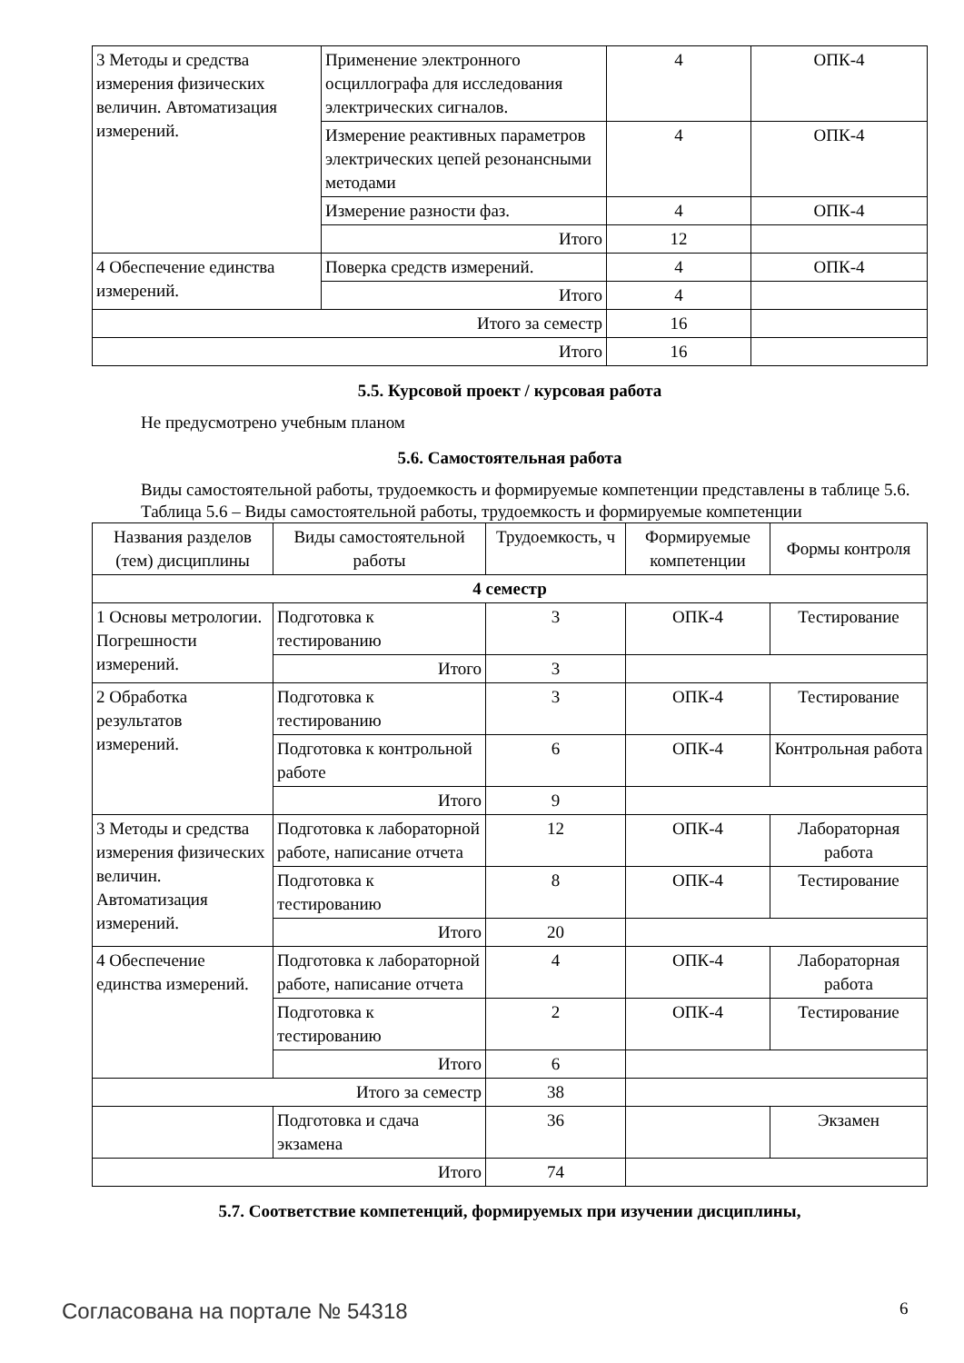| 3 Методы и средства измерения физических величин. Автоматизация измерений. | Применение электронного осциллографа для исследования электрических сигналов. | 4 | ОПК-4 |
| | Измерение реактивных параметров электрических цепей резонансными методами | 4 | ОПК-4 |
| | Измерение разности фаз. | 4 | ОПК-4 |
| | Итого | 12 | |
| 4 Обеспечение единства измерений. | Поверка средств измерений. | 4 | ОПК-4 |
| | Итого | 4 | |
| Итого за семестр | | 16 | |
| Итого | | 16 | |
5.5. Курсовой проект / курсовая работа
Не предусмотрено учебным планом
5.6. Самостоятельная работа
Виды самостоятельной работы, трудоемкость и формируемые компетенции представлены в таблице 5.6.
Таблица 5.6 – Виды самостоятельной работы, трудоемкость и формируемые компетенции
| Названия разделов (тем) дисциплины | Виды самостоятельной работы | Трудоемкость, ч | Формируемые компетенции | Формы контроля |
| --- | --- | --- | --- | --- |
| 4 семестр | | | | |
| 1 Основы метрологии. Погрешности измерений. | Подготовка к тестированию | 3 | ОПК-4 | Тестирование |
| | Итого | 3 | | |
| 2 Обработка результатов измерений. | Подготовка к тестированию | 3 | ОПК-4 | Тестирование |
| | Подготовка к контрольной работе | 6 | ОПК-4 | Контрольная работа |
| | Итого | 9 | | |
| 3 Методы и средства измерения физических величин. Автоматизация измерений. | Подготовка к лабораторной работе, написание отчета | 12 | ОПК-4 | Лабораторная работа |
| | Подготовка к тестированию | 8 | ОПК-4 | Тестирование |
| | Итого | 20 | | |
| 4 Обеспечение единства измерений. | Подготовка к лабораторной работе, написание отчета | 4 | ОПК-4 | Лабораторная работа |
| | Подготовка к тестированию | 2 | ОПК-4 | Тестирование |
| | Итого | 6 | | |
| Итого за семестр | | 38 | | |
| | Подготовка и сдача экзамена | 36 | | Экзамен |
| Итого | | 74 | | |
5.7. Соответствие компетенций, формируемых при изучении дисциплины,
Согласована на портале № 54318 6